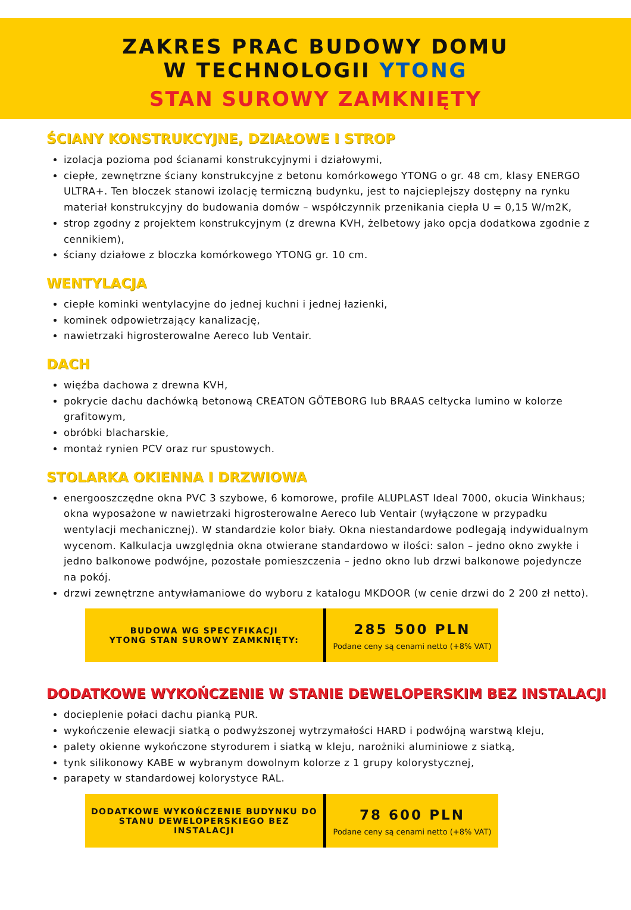ZAKRES PRAC BUDOWY DOMU
W TECHNOLOGII YTONG
STAN SUROWY ZAMKNIĘTY
ŚCIANY KONSTRUKCYJNE, DZIAŁOWE I STROP
izolacja pozioma pod ścianami konstrukcyjnymi i działowymi,
ciepłe, zewnętrzne ściany konstrukcyjne z betonu komórkowego YTONG o gr. 48 cm, klasy ENERGO ULTRA+. Ten bloczek stanowi izolację termiczną budynku, jest to najcieplejszy dostępny na rynku materiał konstrukcyjny do budowania domów – współczynnik przenikania ciepła U = 0,15 W/m2K,
strop zgodny z projektem konstrukcyjnym (z drewna KVH, żelbetowy jako opcja dodatkowa zgodnie z cennikiem),
ściany działowe z bloczka komórkowego YTONG gr. 10 cm.
WENTYLACJA
ciepłe kominki wentylacyjne do jednej kuchni i jednej łazienki,
kominek odpowietrzający kanalizację,
nawietrzaki higrosterowalne Aereco lub Ventair.
DACH
więźba dachowa z drewna KVH,
pokrycie dachu dachówką betonową CREATON GÖTEBORG lub BRAAS celtycka lumino w kolorze grafitowym,
obróbki blacharskie,
montaż rynien PCV oraz rur spustowych.
STOLARKA OKIENNA I DRZWIOWA
energooszczędne okna PVC 3 szybowe, 6 komorowe, profile ALUPLAST Ideal 7000, okucia Winkhaus; okna wyposażone w nawietrzaki higrosterowalne Aereco lub Ventair (wyłączone w przypadku wentylacji mechanicznej). W standardzie kolor biały. Okna niestandardowe podlegają indywidualnym wycenom. Kalkulacja uwzględnia okna otwierane standardowo w ilości: salon – jedno okno zwykłe i jedno balkonowe podwójne, pozostałe pomieszczenia – jedno okno lub drzwi balkonowe pojedyncze na pokój.
drzwi zewnętrzne antywłamaniowe do wyboru z katalogu MKDOOR (w cenie drzwi do 2 200 zł netto).
BUDOWA WG SPECYFIKACJI
YTONG STAN SUROWY ZAMKNIĘTY:
285 500 PLN
Podane ceny są cenami netto (+8% VAT)
DODATKOWE WYKOŃCZENIE W STANIE DEWELOPERSKIM BEZ INSTALACJI
docieplenie połaci dachu pianką PUR.
wykończenie elewacji siatką o podwyższonej wytrzymałości HARD i podwójną warstwą kleju,
palety okienne wykończone styrodurem i siatką w kleju, narożniki aluminiowe z siatką,
tynk silikonowy KABE w wybranym dowolnym kolorze z 1 grupy kolorystycznej,
parapety w standardowej kolorystyce RAL.
DODATKOWE WYKOŃCZENIE BUDYNKU DO
STANU DEWELOPERSKIEGO BEZ
INSTALACJI
78 600 PLN
Podane ceny są cenami netto (+8% VAT)